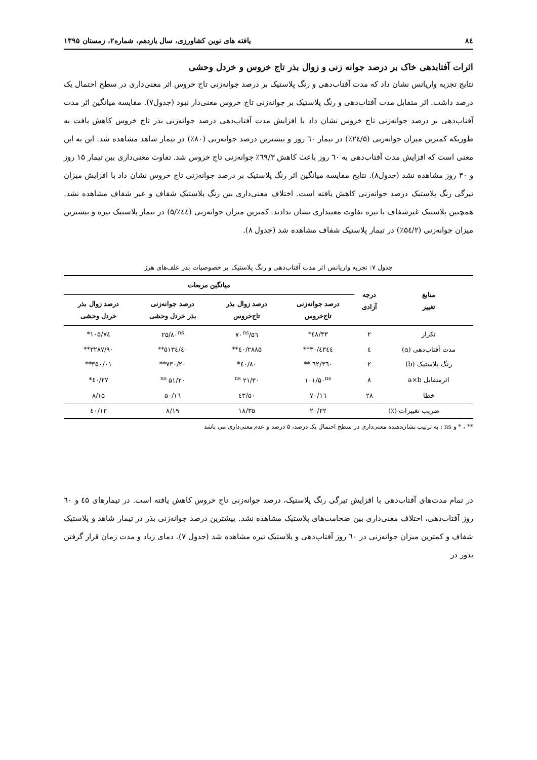۸٤ یافته های نوین کشاورزی، سال یازدهم، شماره۲، زمستان ۱۳۹۵
اثرات آفتابدهی خاک بر درصد جوانه زنی و زوال بذر تاج خروس و خردل وحشی
نتایج تجزیه واریانس نشان داد که مدت آفتاب‌دهی و رنگ پلاستیک بر درصد جوانه‌زنی تاج خروس اثر معنی‌داری در سطح احتمال یک درصد داشت. اثر متقابل مدت آفتاب‌دهی و رنگ پلاستیک بر جوانه‌زنی تاج خروس معنی‌دار نبود (جدول۷). مقایسه میانگین اثر مدت آفتاب‌دهی بر درصد جوانه‌زنی تاج خروس نشان داد با افزایش مدت آفتاب‌دهی درصد جوانه‌زنی بذر تاج خروس کاهش یافت به طوریکه کمترین میزان جوانه‌زنی (۲٤/۵٪) در تیمار ٦۰ روز و بیشترین درصد جوانه‌زنی (۸۰٪) در تیمار شاهد مشاهده شد. این به این معنی است که افزایش مدت آفتاب‌دهی به ٦۰ روز باعث کاهش ٦۹/۳٪ جوانه‌زنی تاج خروس شد. تفاوت معنی‌داری بین تیمار ۱۵ روز و ۳۰ روز مشاهده نشد (جدول۸). نتایج مقایسه میانگین اثر رنگ پلاستیک بر درصد جوانه‌زنی تاج خروس نشان داد با افزایش میزان تیرگی رنگ پلاستیک درصد جوانه‌زنی کاهش یافته است. اختلاف معنی‌داری بین رنگ پلاستیک شفاف و غیر شفاف مشاهده نشد. همچنین پلاستیک غیرشفاف با تیره تفاوت معنیداری نشان ندادند. کمترین میزان جوانه‌زنی (٤٤٪/۵) در تیمار پلاستیک تیره و بیشترین میزان جوانه‌زنی (۵٤/۲٪) در تیمار پلاستیک شفاف مشاهده شد (جدول ۸).
جدول ۷: تجزیه واریانس اثر مدت آفتاب‌دهی و رنگ پلاستیک بر خصوصیات بذر علف‌های هرز
| منابع تغییر | درجه آزادی | میانگین مربعات | | | |
| --- | --- | --- | --- | --- | --- |
| | | درصد جوانه‌زنی تاج‌خروس | درصد زوال بذر تاج‌خروس | درصد جوانه‌زنی بذر خردل وحشی | درصد زوال بذر خردل وحشی |
| تکرار | ۲ | ٤۸/۳۳* | ۵٦/۷۰<sup>ns</sup> | ۲۵/۸۰<sup>ns</sup> | ۱۰۵/۷٤* |
| مدت آفتاب‌دهی (a) | ٤ | ٤۳٤٤/۳۰** | ۲۸۸۵/٤۰** | ۵۱۳٤/٤۰** | ۳۲۸۷/۹۰** |
| رنگ پلاستیک (b) | ۲ | ۳٦۰/٦۲ ** | ۸۰/٤۰* | ۷۳۰/۲۰** | ۳۵۰/۰۱** |
| اثرمتقابل a×b | ۸ | ۱۰۱/۵۰<sup>ns</sup> | ۲۱/۳۰ <sup>ns</sup> | ۵۱/۲۰ <sup>ns</sup> | ٤۰/۲۷* |
| خطا | ۲۸ | ۷۰/۱٦ | ٤۳/۵۰ | ۱٦/۵۰ | ۸/۱۵ |
| ضریب تغییرات (٪) | | ۲۰/۲۲ | ۱۸/۳۵ | ۸/۱۹ | ۱۲/٤۰ |
** ، * و ns : به ترتیب نشان‌دهنده معنی‌داری در سطح احتمال یک درصد، ۵ درصد و عدم معنی‌داری می باشد
در تمام مدت‌های آفتاب‌دهی با افزایش تیرگی رنگ پلاستیک، درصد جوانه‌زنی تاج خروس کاهش یافته است. در تیمارهای ٤۵ و ٦۰ روز آفتاب‌دهی، اختلاف معنی‌داری بین ضخامت‌های پلاستیک مشاهده نشد. بیشترین درصد جوانه‌زنی بذر در تیمار شاهد و پلاستیک شفاف و کمترین میزان جوانه‌زنی در ٦۰ روز آفتاب‌دهی و پلاستیک تیره مشاهده شد (جدول ۷). دمای زیاد و مدت زمان قرار گرفتن بذور در